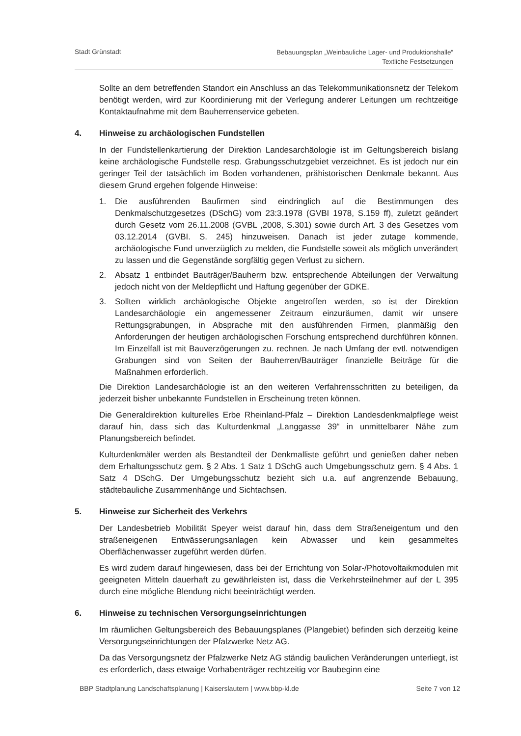Stadt Grünstadt
Bebauungsplan „Weinbauliche Lager- und Produktionshalle“
Textliche Festsetzungen
Sollte an dem betreffenden Standort ein Anschluss an das Telekommunikationsnetz der Telekom benötigt werden, wird zur Koordinierung mit der Verlegung anderer Leitungen um rechtzeitige Kontaktaufnahme mit dem Bauherrenservice gebeten.
4. Hinweise zu archäologischen Fundstellen
In der Fundstellenkartierung der Direktion Landesarchäologie ist im Geltungsbereich bislang keine archäologische Fundstelle resp. Grabungsschutzgebiet verzeichnet. Es ist jedoch nur ein geringer Teil der tatsächlich im Boden vorhandenen, prähistorischen Denkmale bekannt. Aus diesem Grund ergehen folgende Hinweise:
1. Die ausführenden Baufirmen sind eindringlich auf die Bestimmungen des Denkmalschutzgesetzes (DSchG) vom 23:3.1978 (GVBI 1978, S.159 ff), zuletzt geändert durch Gesetz vom 26.11.2008 (GVBL ,2008, S.301) sowie durch Art. 3 des Gesetzes vom 03.12.2014 (GVBI. S. 245) hinzuweisen. Danach ist jeder zutage kommende, archäologische Fund unverzüglich zu melden, die Fundstelle soweit als möglich unverändert zu lassen und die Gegenstände sorgfältig gegen Verlust zu sichern.
2. Absatz 1 entbindet Bauträger/Bauherrn bzw. entsprechende Abteilungen der Verwaltung jedoch nicht von der Meldepflicht und Haftung gegenüber der GDKE.
3. Sollten wirklich archäologische Objekte angetroffen werden, so ist der Direktion Landesarchäologie ein angemessener Zeitraum einzuräumen, damit wir unsere Rettungsgrabungen, in Absprache mit den ausführenden Firmen, planmäßig den Anforderungen der heutigen archäologischen Forschung entsprechend durchführen können. Im Einzelfall ist mit Bauverzögerungen zu. rechnen. Je nach Umfang der evtl. notwendigen Grabungen sind von Seiten der Bauherren/Bauträger finanzielle Beiträge für die Maßnahmen erforderlich.
Die Direktion Landesarchäologie ist an den weiteren Verfahrensschritten zu beteiligen, da jederzeit bisher unbekannte Fundstellen in Erscheinung treten können.
Die Generaldirektion kulturelles Erbe Rheinland-Pfalz – Direktion Landesdenkmalpflege weist darauf hin, dass sich das Kulturdenkmal „Langgasse 39“ in unmittelbarer Nähe zum Planungsbereich befindet.
Kulturdenkmäler werden als Bestandteil der Denkmalliste geführt und genießen daher neben dem Erhaltungsschutz gem. § 2 Abs. 1 Satz 1 DSchG auch Umgebungsschutz gern. § 4 Abs. 1 Satz 4 DSchG. Der Umgebungsschutz bezieht sich u.a. auf angrenzende Bebauung, städtebauliche Zusammenhänge und Sichtachsen.
5. Hinweise zur Sicherheit des Verkehrs
Der Landesbetrieb Mobilität Speyer weist darauf hin, dass dem Straßeneigentum und den straßeneigenen Entwässerungsanlagen kein Abwasser und kein gesammeltes Oberflächenwasser zugeführt werden dürfen.
Es wird zudem darauf hingewiesen, dass bei der Errichtung von Solar-/Photovoltaikmodulen mit geeigneten Mitteln dauerhaft zu gewährleisten ist, dass die Verkehrsteilnehmer auf der L 395 durch eine mögliche Blendung nicht beeinträchtigt werden.
6. Hinweise zu technischen Versorgungseinrichtungen
Im räumlichen Geltungsbereich des Bebauungsplanes (Plangebiet) befinden sich derzeitig keine Versorgungseinrichtungen der Pfalzwerke Netz AG.
Da das Versorgungsnetz der Pfalzwerke Netz AG ständig baulichen Veränderungen unterliegt, ist es erforderlich, dass etwaige Vorhabenträger rechtzeitig vor Baubeginn eine
BBP Stadtplanung Landschaftsplanung | Kaiserslautern | www.bbp-kl.de
Seite 7 von 12